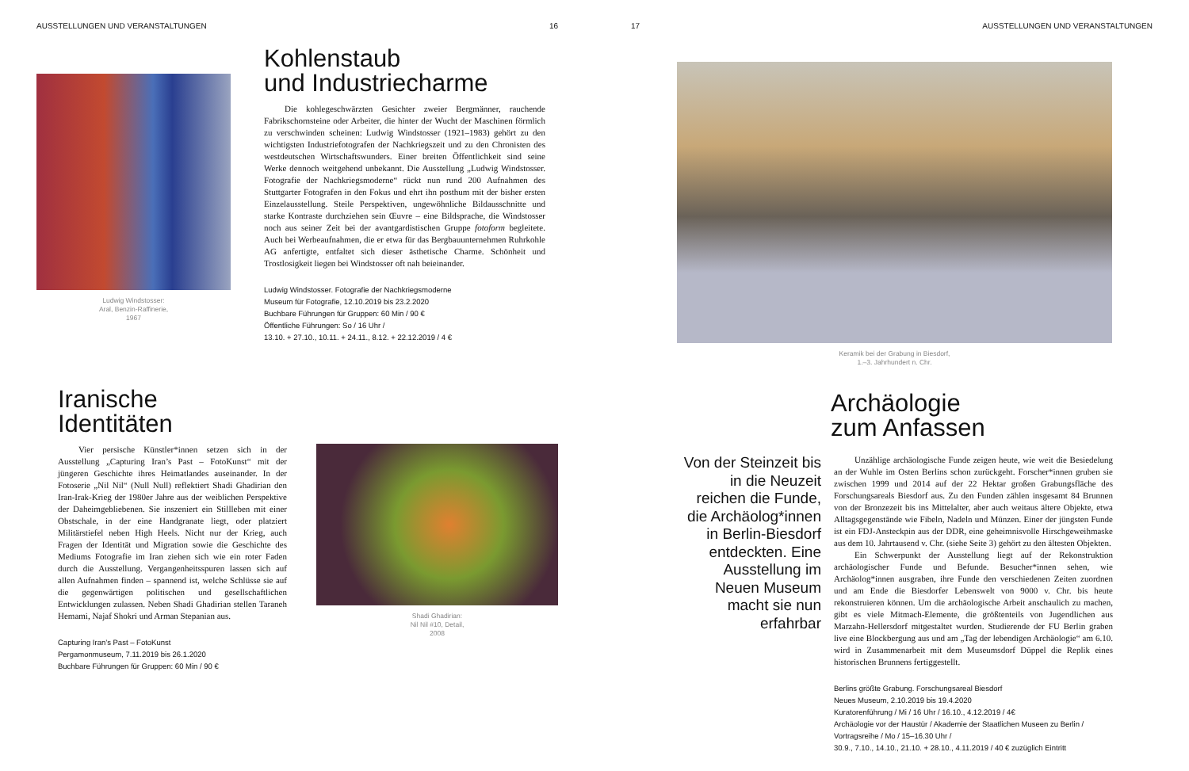AUSSTELLUNGEN UND VERANSTALTUNGEN 16
Ludwig Windstosser:
Aral, Benzin-Raffinerie,
1967
Kohlenstaub
und Industriecharme
Die kohlegeschwärzten Gesichter zweier Bergmänner, rauchende Fabrikschornsteine oder Arbeiter, die hinter der Wucht der Maschinen förmlich zu verschwinden scheinen: Ludwig Windstosser (1921–1983) gehört zu den wichtigsten Industriefotografen der Nachkriegszeit und zu den Chronisten des westdeutschen Wirtschaftswunders. Einer breiten Öffentlichkeit sind seine Werke dennoch weitgehend unbekannt. Die Ausstellung „Ludwig Windstosser. Fotografie der Nachkriegsmoderne“ rückt nun rund 200 Aufnahmen des Stuttgarter Fotografen in den Fokus und ehrt ihn posthum mit der bisher ersten Einzelausstellung. Steile Perspektiven, ungewöhnliche Bildausschnitte und starke Kontraste durchziehen sein Œuvre – eine Bildsprache, die Windstosser noch aus seiner Zeit bei der avantgardistischen Gruppe fotoform begleitete. Auch bei Werbeaufnahmen, die er etwa für das Bergbauunternehmen Ruhrkohle AG anfertigte, entfaltet sich dieser ästhetische Charme. Schönheit und Trostlosigkeit liegen bei Windstosser oft nah beieinander.
Ludwig Windstosser. Fotografie der Nachkriegsmoderne
Museum für Fotografie, 12.10.2019 bis 23.2.2020
Buchbare Führungen für Gruppen: 60 Min / 90 €
Öffentliche Führungen: So / 16 Uhr /
13.10. + 27.10., 10.11. + 24.11., 8.12. + 22.12.2019 / 4 €
Iranische
Identitäten
Vier persische Künstler*innen setzen sich in der Ausstellung „Capturing Iran’s Past – FotoKunst“ mit der jüngeren Geschichte ihres Heimatlandes auseinander. In der Fotoserie „Nil Nil“ (Null Null) reflektiert Shadi Ghadirian den Iran-Irak-Krieg der 1980er Jahre aus der weiblichen Perspektive der Daheimgebliebenen. Sie inszeniert ein Stillleben mit einer Obstschale, in der eine Handgranate liegt, oder platziert Militärstiefel neben High Heels. Nicht nur der Krieg, auch Fragen der Identität und Migration sowie die Geschichte des Mediums Fotografie im Iran ziehen sich wie ein roter Faden durch die Ausstellung. Vergangenheitsspuren lassen sich auf allen Aufnahmen finden – spannend ist, welche Schlüsse sie auf die gegenwärtigen politischen und gesellschaftlichen Entwicklungen zulassen. Neben Shadi Ghadirian stellen Taraneh Hemami, Najaf Shokri und Arman Stepanian aus.
Capturing Iran’s Past – FotoKunst
Pergamonmuseum, 7.11.2019 bis 26.1.2020
Buchbare Führungen für Gruppen: 60 Min / 90 €
Shadi Ghadirian:
Nil Nil #10, Detail,
2008
17 AUSSTELLUNGEN UND VERANSTALTUNGEN
Keramik bei der Grabung in Biesdorf,
1.–3. Jahrhundert n. Chr.
Archäologie
zum Anfassen
Von der Steinzeit bis in die Neuzeit reichen die Funde, die Archäolog*innen in Berlin-Biesdorf entdeckten. Eine Ausstellung im Neuen Museum macht sie nun erfahrbar
Unzählige archäologische Funde zeigen heute, wie weit die Besiedelung an der Wuhle im Osten Berlins schon zurückgeht. Forscher*innen gruben sie zwischen 1999 und 2014 auf der 22 Hektar großen Grabungsfläche des Forschungsareals Biesdorf aus. Zu den Funden zählen insgesamt 84 Brunnen von der Bronzezeit bis ins Mittelalter, aber auch weitaus ältere Objekte, etwa Alltagsgegenstände wie Fibeln, Nadeln und Münzen. Einer der jüngsten Funde ist ein FDJ-Ansteckpin aus der DDR, eine geheimnisvolle Hirschgeweihmaske aus dem 10. Jahrtausend v. Chr. (siehe Seite 3) gehört zu den ältesten Objekten.
Ein Schwerpunkt der Ausstellung liegt auf der Rekonstruktion archäologischer Funde und Befunde. Besucher*innen sehen, wie Archäolog*innen ausgraben, ihre Funde den verschiedenen Zeiten zuordnen und am Ende die Biesdorfer Lebenswelt von 9000 v. Chr. bis heute rekonstruieren können. Um die archäologische Arbeit anschaulich zu machen, gibt es viele Mitmach-Elemente, die größtenteils von Jugendlichen aus Marzahn-Hellersdorf mitgestaltet wurden. Studierende der FU Berlin graben live eine Blockbergung aus und am „Tag der lebendigen Archäologie“ am 6.10. wird in Zusammenarbeit mit dem Museumsdorf Düppel die Replik eines historischen Brunnens fertiggestellt.
Berlins größte Grabung. Forschungsareal Biesdorf
Neues Museum, 2.10.2019 bis 19.4.2020
Kuratorenführung / Mi / 16 Uhr / 16.10., 4.12.2019 / 4€
Archäologie vor der Haustür / Akademie der Staatlichen Museen zu Berlin / Vortragsreihe / Mo / 15–16.30 Uhr /
30.9., 7.10., 14.10., 21.10. + 28.10., 4.11.2019 / 40 € zuzüglich Eintritt